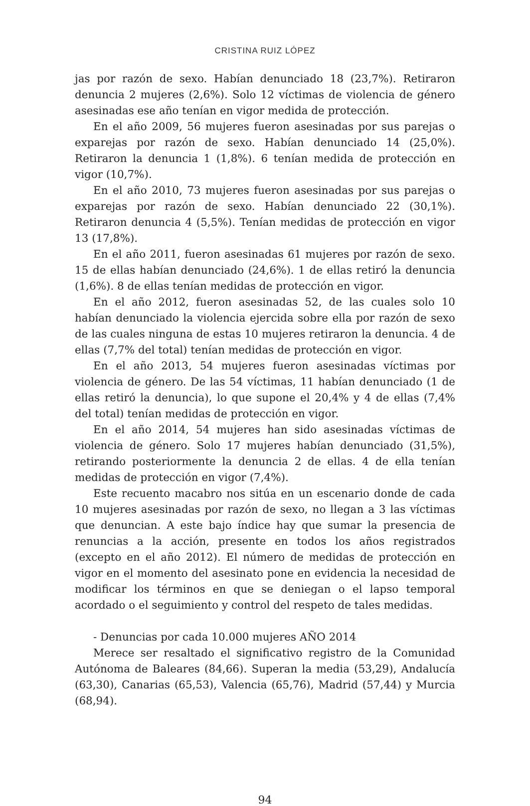CRISTINA RUIZ LÓPEZ
jas por razón de sexo. Habían denunciado 18 (23,7%). Retiraron denuncia 2 mujeres (2,6%). Solo 12 víctimas de violencia de género asesinadas ese año tenían en vigor medida de protección.
En el año 2009, 56 mujeres fueron asesinadas por sus parejas o exparejas por razón de sexo. Habían denunciado 14 (25,0%). Retiraron la denuncia 1 (1,8%). 6 tenían medida de protección en vigor (10,7%).
En el año 2010, 73 mujeres fueron asesinadas por sus parejas o exparejas por razón de sexo. Habían denunciado 22 (30,1%). Retiraron denuncia 4 (5,5%). Tenían medidas de protección en vigor 13 (17,8%).
En el año 2011, fueron asesinadas 61 mujeres por razón de sexo. 15 de ellas habían denunciado (24,6%). 1 de ellas retiró la denuncia (1,6%). 8 de ellas tenían medidas de protección en vigor.
En el año 2012, fueron asesinadas 52, de las cuales solo 10 habían denunciado la violencia ejercida sobre ella por razón de sexo de las cuales ninguna de estas 10 mujeres retiraron la denuncia. 4 de ellas (7,7% del total) tenían medidas de protección en vigor.
En el año 2013, 54 mujeres fueron asesinadas víctimas por violencia de género. De las 54 víctimas, 11 habían denunciado (1 de ellas retiró la denuncia), lo que supone el 20,4% y 4 de ellas (7,4% del total) tenían medidas de protección en vigor.
En el año 2014, 54 mujeres han sido asesinadas víctimas de violencia de género. Solo 17 mujeres habían denunciado (31,5%), retirando posteriormente la denuncia 2 de ellas. 4 de ella tenían medidas de protección en vigor (7,4%).
Este recuento macabro nos sitúa en un escenario donde de cada 10 mujeres asesinadas por razón de sexo, no llegan a 3 las víctimas que denuncian. A este bajo índice hay que sumar la presencia de renuncias a la acción, presente en todos los años registrados (excepto en el año 2012). El número de medidas de protección en vigor en el momento del asesinato pone en evidencia la necesidad de modificar los términos en que se deniegan o el lapso temporal acordado o el seguimiento y control del respeto de tales medidas.
- Denuncias por cada 10.000 mujeres AÑO 2014
Merece ser resaltado el significativo registro de la Comunidad Autónoma de Baleares (84,66). Superan la media (53,29), Andalucía (63,30), Canarias (65,53), Valencia (65,76), Madrid (57,44) y Murcia (68,94).
94